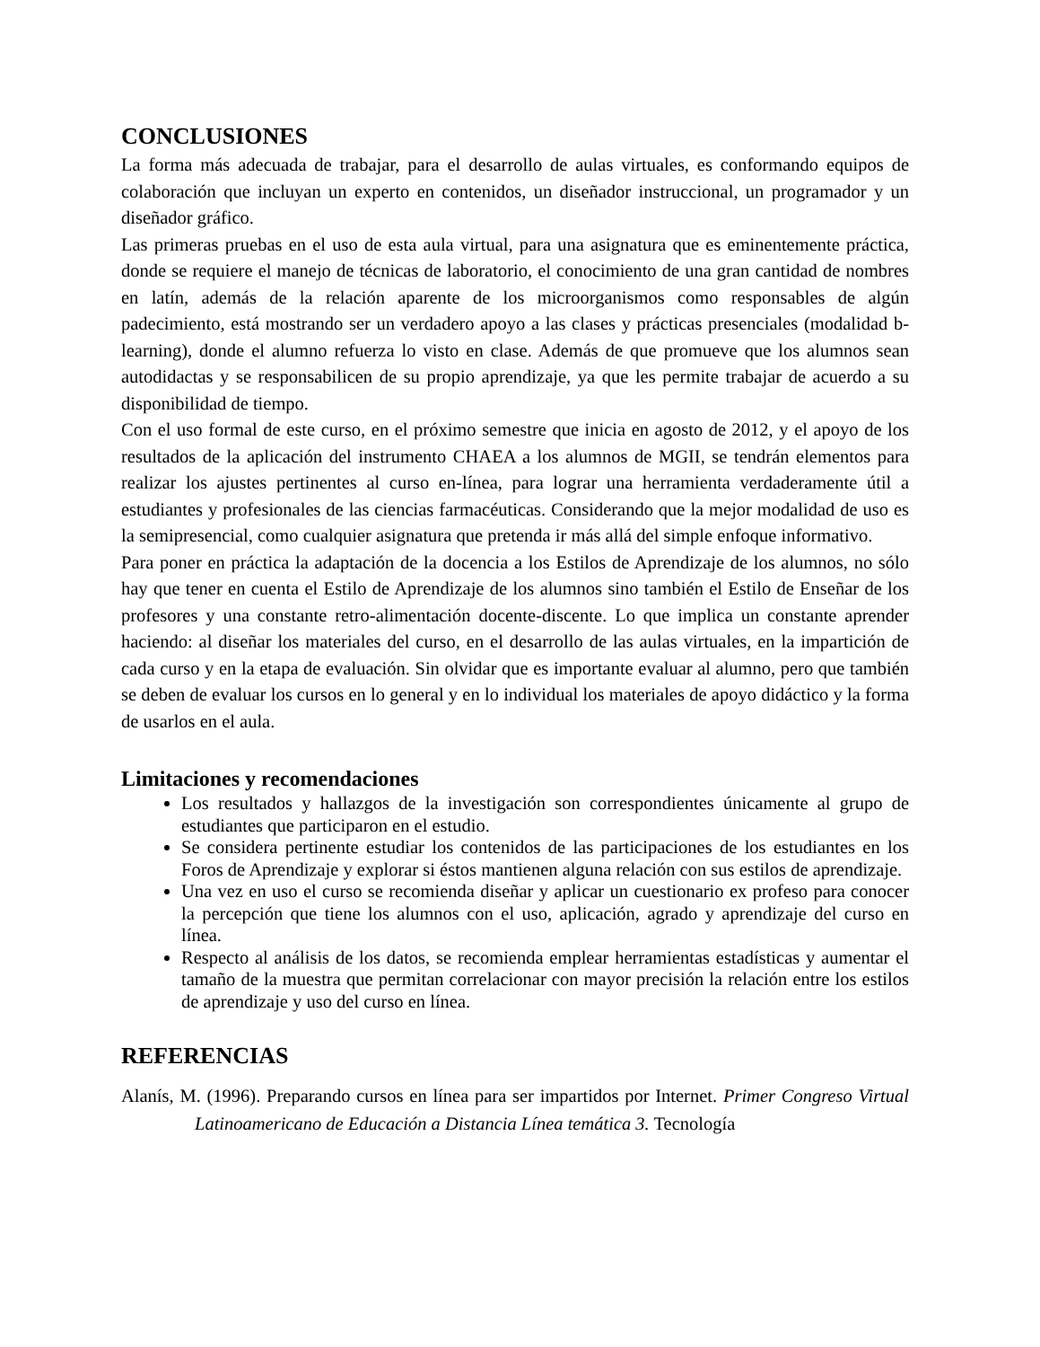CONCLUSIONES
La forma más adecuada de trabajar, para el desarrollo de aulas virtuales, es conformando equipos de colaboración que incluyan un experto en contenidos, un diseñador instruccional, un programador y un diseñador gráfico.
Las primeras pruebas en el uso de esta aula virtual, para una asignatura que es eminentemente práctica, donde se requiere el manejo de técnicas de laboratorio, el conocimiento de una gran cantidad de nombres en latín, además de la relación aparente de los microorganismos como responsables de algún padecimiento, está mostrando ser un verdadero apoyo a las clases y prácticas presenciales (modalidad b-learning), donde el alumno refuerza lo visto en clase. Además de que promueve que los alumnos sean autodidactas y se responsabilicen de su propio aprendizaje, ya que les permite trabajar de acuerdo a su disponibilidad de tiempo.
Con el uso formal de este curso, en el próximo semestre que inicia en agosto de 2012, y el apoyo de los resultados de la aplicación del instrumento CHAEA a los alumnos de MGII, se tendrán elementos para realizar los ajustes pertinentes al curso en-línea, para lograr una herramienta verdaderamente útil a estudiantes y profesionales de las ciencias farmacéuticas. Considerando que la mejor modalidad de uso es la semipresencial, como cualquier asignatura que pretenda ir más allá del simple enfoque informativo.
Para poner en práctica la adaptación de la docencia a los Estilos de Aprendizaje de los alumnos, no sólo hay que tener en cuenta el Estilo de Aprendizaje de los alumnos sino también el Estilo de Enseñar de los profesores y una constante retro-alimentación docente-discente. Lo que implica un constante aprender haciendo: al diseñar los materiales del curso, en el desarrollo de las aulas virtuales, en la impartición de cada curso y en la etapa de evaluación. Sin olvidar que es importante evaluar al alumno, pero que también se deben de evaluar los cursos en lo general y en lo individual los materiales de apoyo didáctico y la forma de usarlos en el aula.
Limitaciones y recomendaciones
Los resultados y hallazgos de la investigación son correspondientes únicamente al grupo de estudiantes que participaron en el estudio.
Se considera pertinente estudiar los contenidos de las participaciones de los estudiantes en los Foros de Aprendizaje y explorar si éstos mantienen alguna relación con sus estilos de aprendizaje.
Una vez en uso el curso se recomienda diseñar y aplicar un cuestionario ex profeso para conocer la percepción que tiene los alumnos con el uso, aplicación, agrado y aprendizaje del curso en línea.
Respecto al análisis de los datos, se recomienda emplear herramientas estadísticas y aumentar el tamaño de la muestra que permitan correlacionar con mayor precisión la relación entre los estilos de aprendizaje y uso del curso en línea.
REFERENCIAS
Alanís, M. (1996). Preparando cursos en línea para ser impartidos por Internet. Primer Congreso Virtual Latinoamericano de Educación a Distancia Línea temática 3. Tecnología